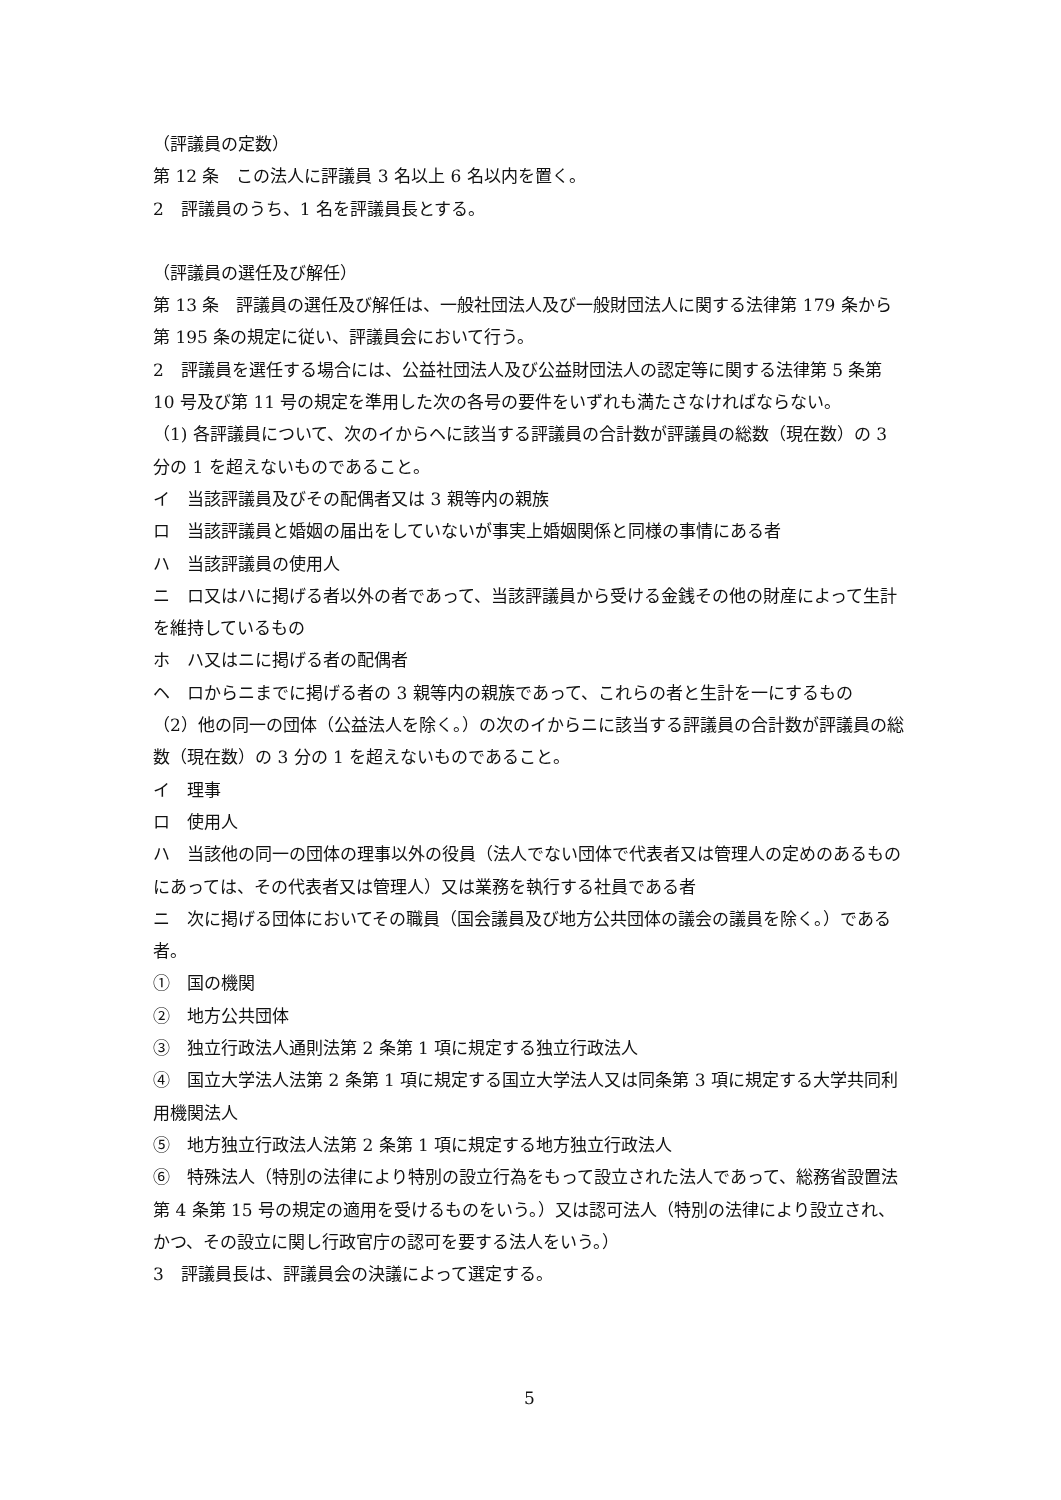（評議員の定数）
第 12 条　この法人に評議員 3 名以上 6 名以内を置く。
2　評議員のうち、1 名を評議員長とする。
（評議員の選任及び解任）
第 13 条　評議員の選任及び解任は、一般社団法人及び一般財団法人に関する法律第 179 条から第 195 条の規定に従い、評議員会において行う。
2　評議員を選任する場合には、公益社団法人及び公益財団法人の認定等に関する法律第 5 条第 10 号及び第 11 号の規定を準用した次の各号の要件をいずれも満たさなければならない。
（1) 各評議員について、次のイからヘに該当する評議員の合計数が評議員の総数（現在数）の 3 分の 1 を超えないものであること。
イ　当該評議員及びその配偶者又は 3 親等内の親族
ロ　当該評議員と婚姻の届出をしていないが事実上婚姻関係と同様の事情にある者
ハ　当該評議員の使用人
ニ　ロ又はハに掲げる者以外の者であって、当該評議員から受ける金銭その他の財産によって生計を維持しているもの
ホ　ハ又はニに掲げる者の配偶者
ヘ　ロからニまでに掲げる者の 3 親等内の親族であって、これらの者と生計を一にするもの
（2）他の同一の団体（公益法人を除く。）の次のイからニに該当する評議員の合計数が評議員の総数（現在数）の 3 分の 1 を超えないものであること。
イ　理事
ロ　使用人
ハ　当該他の同一の団体の理事以外の役員（法人でない団体で代表者又は管理人の定めのあるものにあっては、その代表者又は管理人）又は業務を執行する社員である者
ニ　次に掲げる団体においてその職員（国会議員及び地方公共団体の議会の議員を除く。）である者。
①　国の機関
②　地方公共団体
③　独立行政法人通則法第 2 条第 1 項に規定する独立行政法人
④　国立大学法人法第 2 条第 1 項に規定する国立大学法人又は同条第 3 項に規定する大学共同利用機関法人
⑤　地方独立行政法人法第 2 条第 1 項に規定する地方独立行政法人
⑥　特殊法人（特別の法律により特別の設立行為をもって設立された法人であって、総務省設置法第 4 条第 15 号の規定の適用を受けるものをいう。）又は認可法人（特別の法律により設立され、かつ、その設立に関し行政官庁の認可を要する法人をいう。）
3　評議員長は、評議員会の決議によって選定する。
5